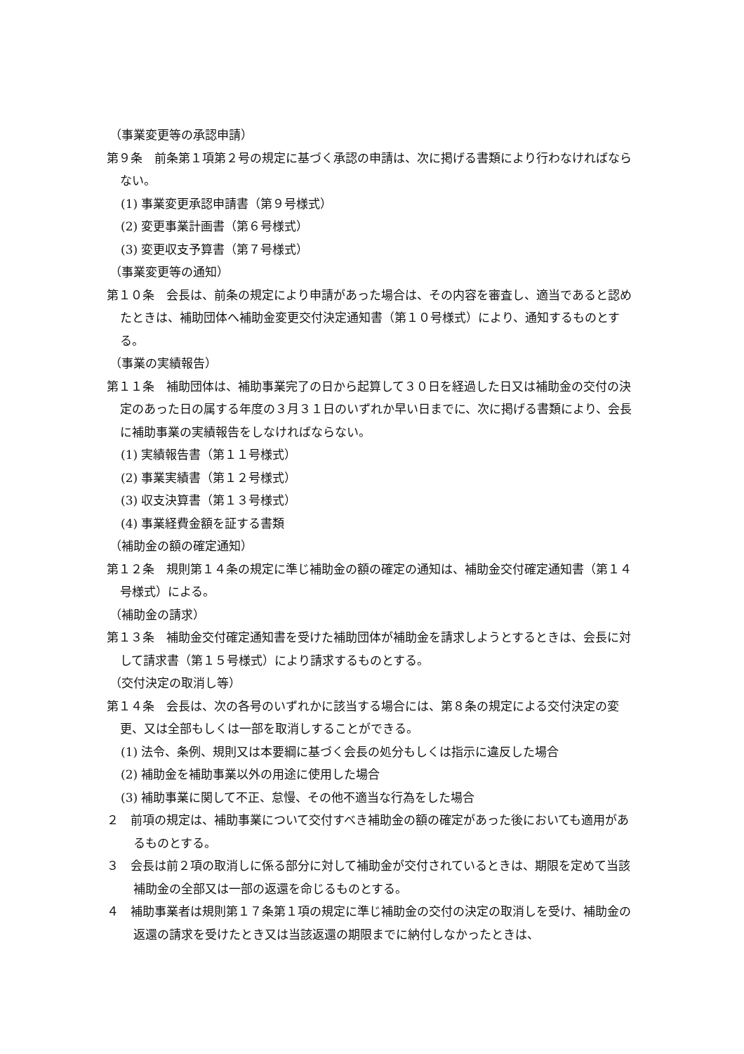（事業変更等の承認申請）
第９条　前条第１項第２号の規定に基づく承認の申請は、次に掲げる書類により行わなければならない。
(1) 事業変更承認申請書（第９号様式）
(2) 変更事業計画書（第６号様式）
(3) 変更収支予算書（第７号様式）
（事業変更等の通知）
第１０条　会長は、前条の規定により申請があった場合は、その内容を審査し、適当であると認めたときは、補助団体へ補助金変更交付決定通知書（第１０号様式）により、通知するものとする。
（事業の実績報告）
第１１条　補助団体は、補助事業完了の日から起算して３０日を経過した日又は補助金の交付の決定のあった日の属する年度の３月３１日のいずれか早い日までに、次に掲げる書類により、会長に補助事業の実績報告をしなければならない。
(1) 実績報告書（第１１号様式）
(2) 事業実績書（第１２号様式）
(3) 収支決算書（第１３号様式）
(4) 事業経費金額を証する書類
（補助金の額の確定通知）
第１２条　規則第１４条の規定に準じ補助金の額の確定の通知は、補助金交付確定通知書（第１４号様式）による。
（補助金の請求）
第１３条　補助金交付確定通知書を受けた補助団体が補助金を請求しようとするときは、会長に対して請求書（第１５号様式）により請求するものとする。
（交付決定の取消し等）
第１４条　会長は、次の各号のいずれかに該当する場合には、第８条の規定による交付決定の変更、又は全部もしくは一部を取消しすることができる。
(1) 法令、条例、規則又は本要綱に基づく会長の処分もしくは指示に違反した場合
(2) 補助金を補助事業以外の用途に使用した場合
(3) 補助事業に関して不正、怠慢、その他不適当な行為をした場合
２　前項の規定は、補助事業について交付すべき補助金の額の確定があった後においても適用があるものとする。
３　会長は前２項の取消しに係る部分に対して補助金が交付されているときは、期限を定めて当該補助金の全部又は一部の返還を命じるものとする。
４　補助事業者は規則第１７条第１項の規定に準じ補助金の交付の決定の取消しを受け、補助金の返還の請求を受けたとき又は当該返還の期限までに納付しなかったときは、